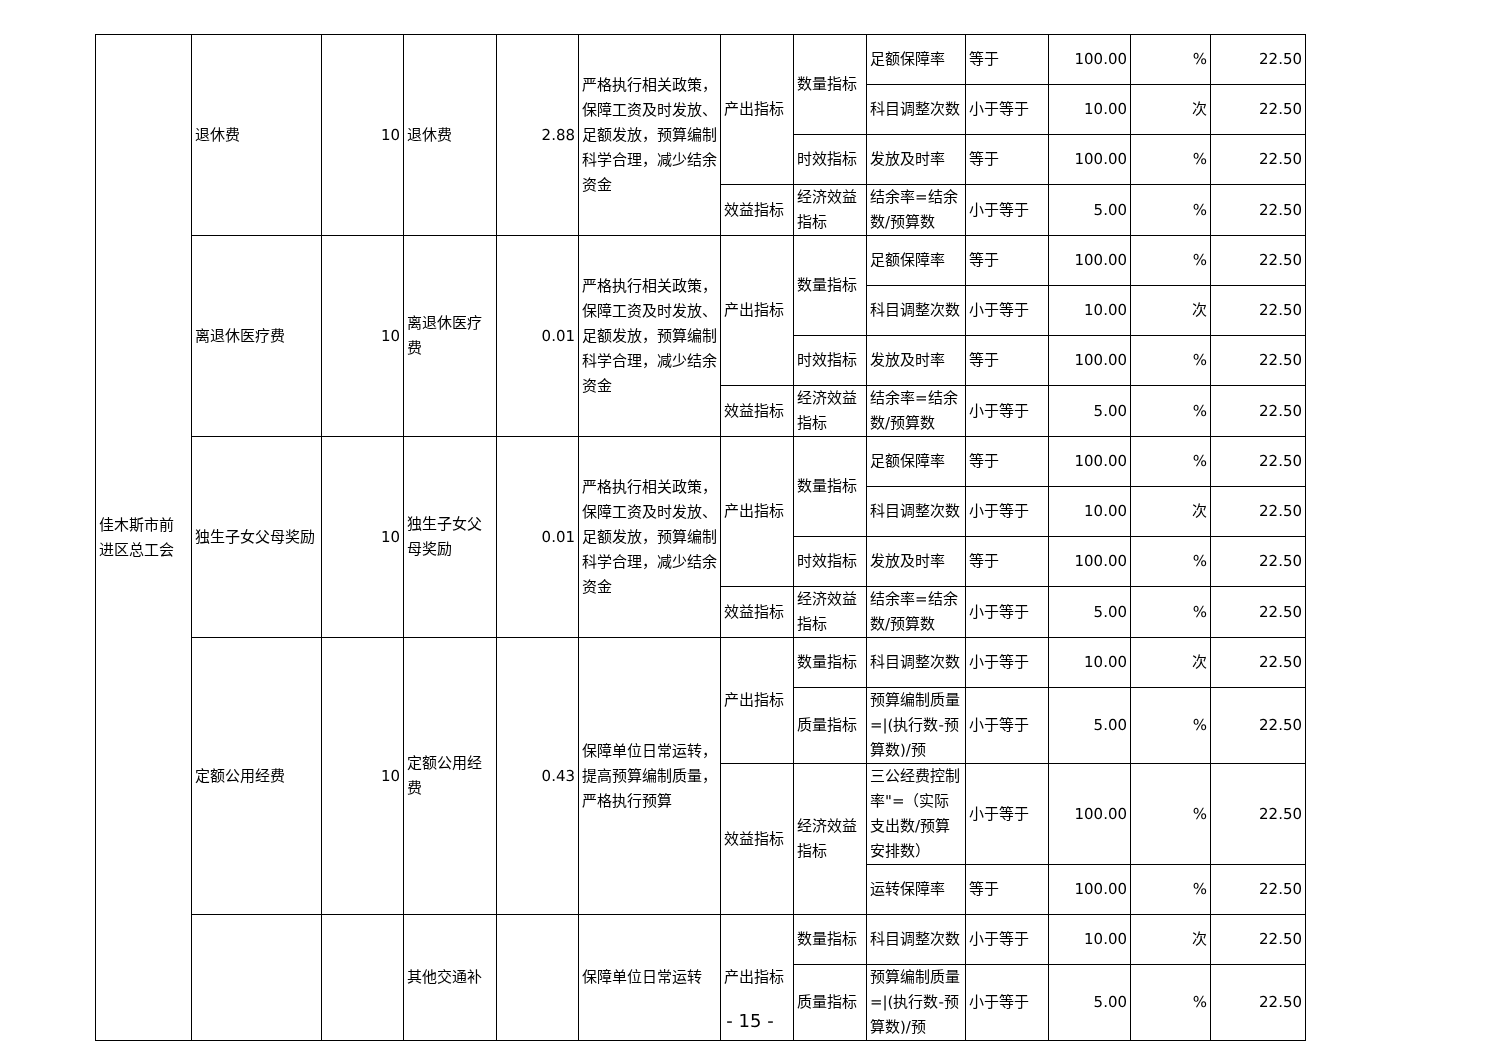| 佳木斯市前进区总工会 | 退休费 | 10 | 退休费 | 2.88 | 严格执行相关政策，保障工资及时发放、足额发放，预算编制科学合理，减少结余资金 | 产出指标 | 数量指标 | 足额保障率 | 等于 | 100.00 | % | 22.50 |
| | | | | | | | | 科目调整次数 | 小于等于 | 10.00 | 次 | 22.50 |
| | | | | | | | 时效指标 | 发放及时率 | 等于 | 100.00 | % | 22.50 |
| | | | | | | 效益指标 | 经济效益指标 | 结余率=结余数/预算数 | 小于等于 | 5.00 | % | 22.50 |
| | 离退休医疗费 | 10 | 离退休医疗费 | 0.01 | 严格执行相关政策，保障工资及时发放、足额发放，预算编制科学合理，减少结余资金 | 产出指标 | 数量指标 | 足额保障率 | 等于 | 100.00 | % | 22.50 |
| | | | | | | | | 科目调整次数 | 小于等于 | 10.00 | 次 | 22.50 |
| | | | | | | | 时效指标 | 发放及时率 | 等于 | 100.00 | % | 22.50 |
| | | | | | | 效益指标 | 经济效益指标 | 结余率=结余数/预算数 | 小于等于 | 5.00 | % | 22.50 |
| | 独生子女父母奖励 | 10 | 独生子女父母奖励 | 0.01 | 严格执行相关政策，保障工资及时发放、足额发放，预算编制科学合理，减少结余资金 | 产出指标 | 数量指标 | 足额保障率 | 等于 | 100.00 | % | 22.50 |
| | | | | | | | | 科目调整次数 | 小于等于 | 10.00 | 次 | 22.50 |
| | | | | | | | 时效指标 | 发放及时率 | 等于 | 100.00 | % | 22.50 |
| | | | | | | 效益指标 | 经济效益指标 | 结余率=结余数/预算数 | 小于等于 | 5.00 | % | 22.50 |
| | 定额公用经费 | 10 | 定额公用经费 | 0.43 | 保障单位日常运转，提高预算编制质量，严格执行预算 | 产出指标 | 数量指标 | 科目调整次数 | 小于等于 | 10.00 | 次 | 22.50 |
| | | | | | | | 质量指标 | 预算编制质量=/(执行数-预算数)/预 | 小于等于 | 5.00 | % | 22.50 |
| | | | | | | 效益指标 | 经济效益指标 | 三公经费控制率"=（实际支出数/预算安排数） | 小于等于 | 100.00 | % | 22.50 |
| | | | | | | | | 运转保障率 | 等于 | 100.00 | % | 22.50 |
| | | | 其他交通补 | | 保障单位日常运转 | 产出指标 | 数量指标 | 科目调整次数 | 小于等于 | 10.00 | 次 | 22.50 |
| | | | | | | | 质量指标 | 预算编制质量=/(执行数-预算数)/预 | 小于等于 | 5.00 | % | 22.50 |
- 15 -